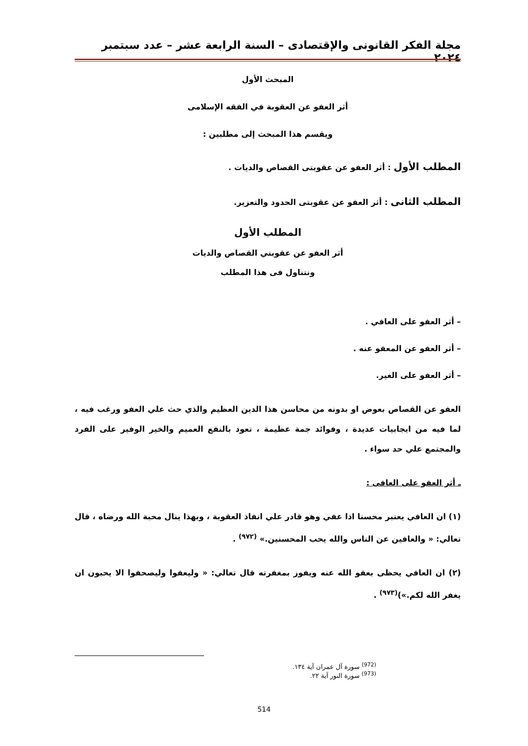مجلة الفكر القانونى والإقتصادى – السنة الرابعة عشر – عدد سبتمبر ٢٠٢٤
المبحث الأول
أثر العفو عن العقوبة في الفقه الإسلامى
ويقسم هذا المبحث إلى مطلبين :
المطلب الأول : أثر العفو عن عقوبتى القصاص والديات .
المطلب الثانى : أثر العفو عن عقوبتى الحدود والتعزير.
المطلب الأول
أثر العفو عن عقوبتي القصاص والديات
ونتناول فى هذا المطلب
– أثر العفو على العافي .
– أثر العفو عن المعفو عنه .
– أثر العفو على الغير.
العفو عن القصاص بعوض او بدونه من محاسن هذا الدين العظيم والذي حث علي العفو ورغب فيه ، لما فيه من ايجابيات عديدة ، وفوائد جمة عظيمة ، تعود بالنفع العميم والخير الوفير على الفرد والمجتمع علي حد سواء .
ـ أثر العفو على العافى :
(١) ان العافي يعتبر محسنا اذا عفي وهو قادر علي انفاذ العقوبة ، وبهذا ينال محبة الله ورضاه ، قال تعالي: « والعافين عن الناس والله يحب المحسنين.» <sup>(٩٧٢)</sup> .
(٢) ان العافي يحظى بعفو الله عنه ويفوز بمغفرته قال تعالي: « وليعفوا وليصحفوا الا يحبون ان يغفر الله لكم.»)<sup>(٩٧٣)</sup> .
<sup>(972)</sup> سورة آل عمران آية ١٣٤.
<sup>(973)</sup> سورة النور آية ٢٢.
514